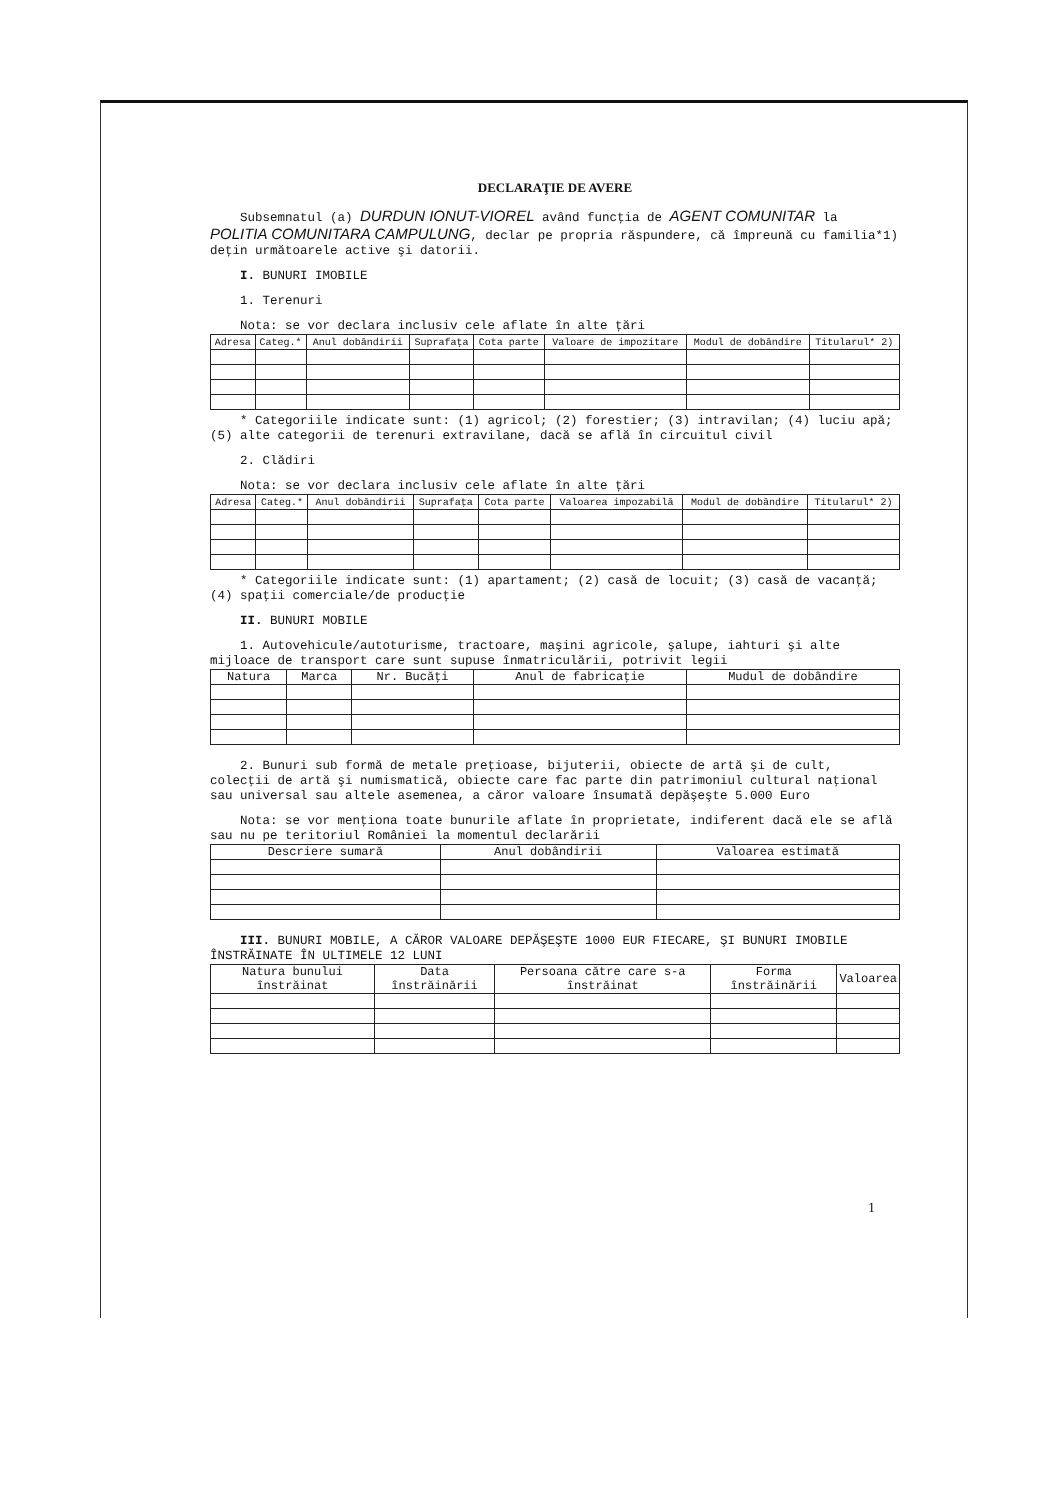DECLARAŢIE DE AVERE
Subsemnatul (a) DURDUN IONUT-VIOREL având funcţia de AGENT COMUNITAR la POLITIA COMUNITARA CAMPULUNG, declar pe propria răspundere, că împreună cu familia*1) deţin următoarele active şi datorii.
I. BUNURI IMOBILE
1. Terenuri
Nota: se vor declara inclusiv cele aflate în alte ţări
| Adresa | Categ.* | Anul dobândirii | Suprafaţa | Cota parte | Valoare de impozitare | Modul de dobândire | Titularul* 2) |
| --- | --- | --- | --- | --- | --- | --- | --- |
* Categoriile indicate sunt: (1) agricol; (2) forestier; (3) intravilan; (4) luciu apă; (5) alte categorii de terenuri extravilane, dacă se află în circuitul civil
2. Clădiri
Nota: se vor declara inclusiv cele aflate în alte ţări
| Adresa | Categ.* | Anul dobândirii | Suprafaţa | Cota parte | Valoarea impozabilă | Modul de dobândire | Titularul* 2) |
| --- | --- | --- | --- | --- | --- | --- | --- |
* Categoriile indicate sunt: (1) apartament; (2) casă de locuit; (3) casă de vacanţă; (4) spaţii comerciale/de producţie
II. BUNURI MOBILE
1. Autovehicule/autoturisme, tractoare, maşini agricole, şalupe, iahturi şi alte mijloace de transport care sunt supuse înmatriculării, potrivit legii
| Natura | Marca | Nr. Bucăţi | Anul de fabricaţie | Mudul de dobândire |
| --- | --- | --- | --- | --- |
2. Bunuri sub formă de metale preţioase, bijuterii, obiecte de artă şi de cult, colecţii de artă şi numismatică, obiecte care fac parte din patrimoniul cultural naţional sau universal sau altele asemenea, a căror valoare însumată depăşeşte 5.000 Euro
Nota: se vor menţiona toate bunurile aflate în proprietate, indiferent dacă ele se află sau nu pe teritoriul României la momentul declarării
| Descriere sumară | Anul dobândirii | Valoarea estimată |
| --- | --- | --- |
III. BUNURI MOBILE, A CĂROR VALOARE DEPĂŞEŞTE 1000 EUR FIECARE, ŞI BUNURI IMOBILE ÎNSTRĂINATE ÎN ULTIMELE 12 LUNI
| Natura bunului înstrăinat | Data înstrăinării | Persoana către care s-a înstrăinat | Forma înstrăinării | Valoarea |
| --- | --- | --- | --- | --- |
1